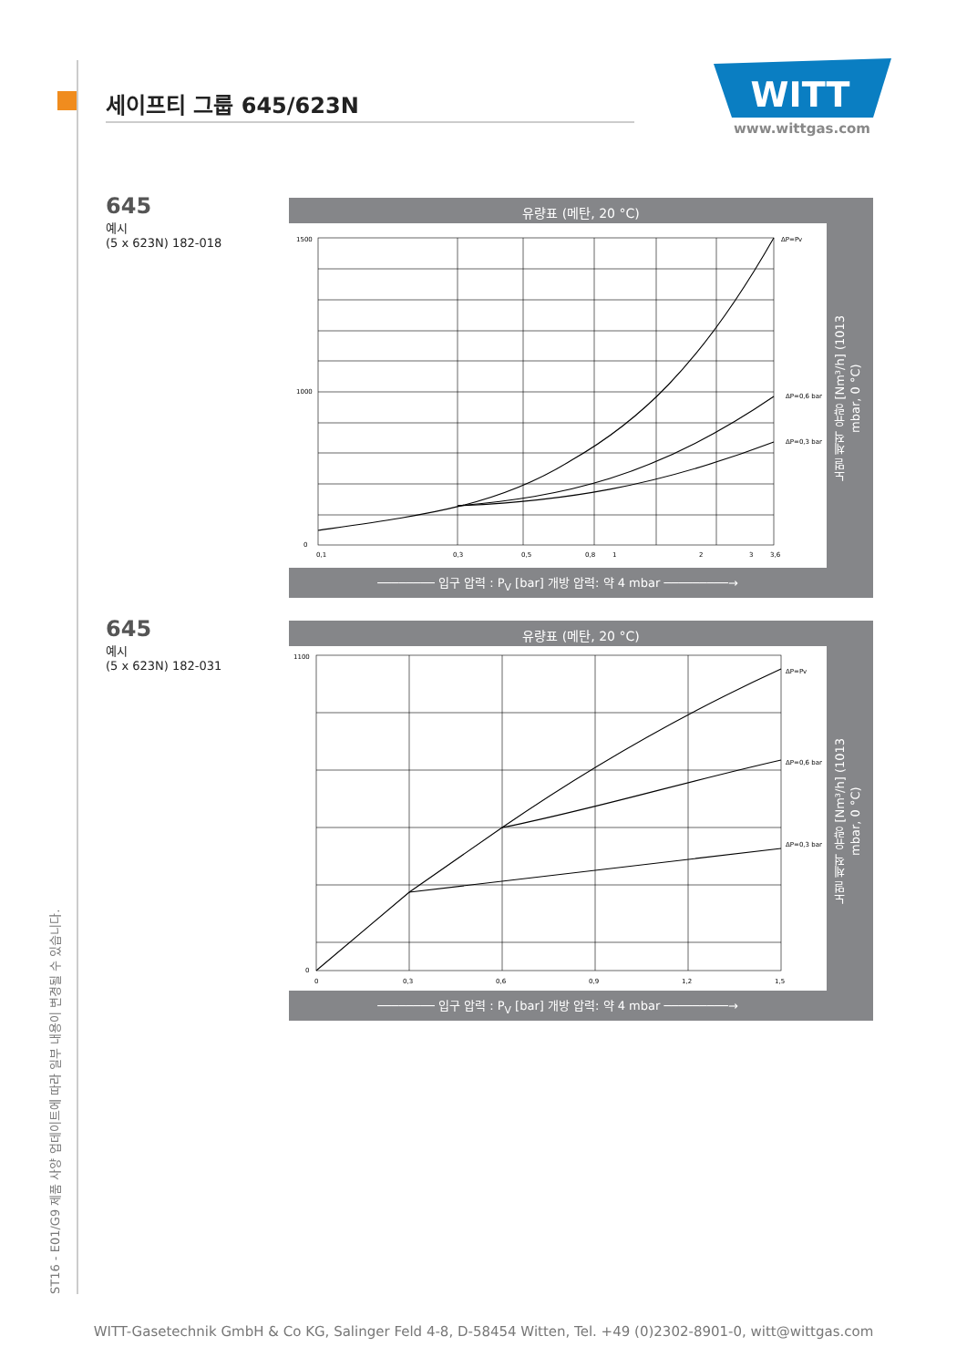세이프티 그룹 645/623N
WITT
www.wittgas.com
645
예시
(5 x 623N) 182-018
유량표 (메탄, 20 °C)
1500
1000
0
0,1
0,3
0,5
0,8
1
2
3
3,6
ΔP=Pv
ΔP=0,6 bar
ΔP=0,3 bar
노멀 체적 유량 [Nm³/h] (1013 mbar, 0 °C)
──────── 입구 압력 : P<sub>V</sub> [bar] 개방 압력: 약 4 mbar ─────────→
645
예시
(5 x 623N) 182-031
유량표 (메탄, 20 °C)
1100
0
0
0,3
0,6
0,9
1,2
1,5
ΔP=Pv
ΔP=0,6 bar
ΔP=0,3 bar
노멀 체적 유량 [Nm³/h] (1013 mbar, 0 °C)
──────── 입구 압력 : P<sub>V</sub> [bar] 개방 압력: 약 4 mbar ─────────→
ST16 - E01/G9 제품 사양 업데이트에 따라 일부 내용이 변경될 수 있습니다.
WITT-Gasetechnik GmbH & Co KG, Salinger Feld 4-8, D-58454 Witten, Tel. +49 (0)2302-8901-0, witt@wittgas.com